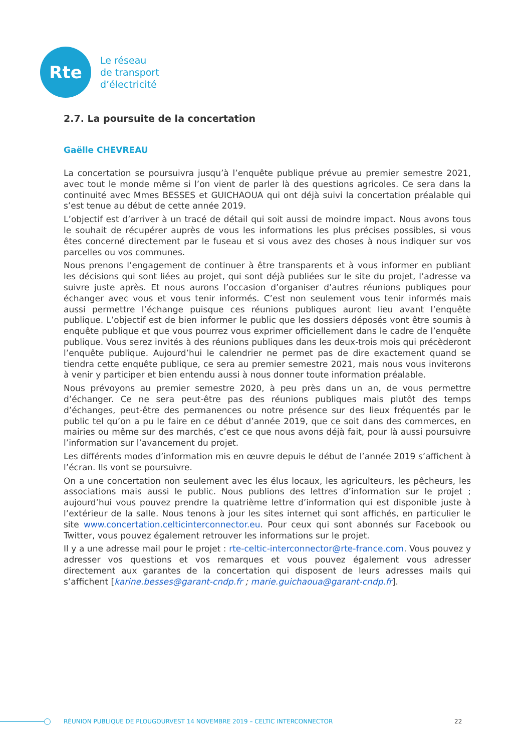Rte
Le réseau
de transport
d’électricité
2.7. La poursuite de la concertation
Gaëlle CHEVREAU
La concertation se poursuivra jusqu’à l’enquête publique prévue au premier semestre 2021, avec tout le monde même si l’on vient de parler là des questions agricoles. Ce sera dans la continuité avec Mmes BESSES et GUICHAOUA qui ont déjà suivi la concertation préalable qui s’est tenue au début de cette année 2019.
L’objectif est d’arriver à un tracé de détail qui soit aussi de moindre impact. Nous avons tous le souhait de récupérer auprès de vous les informations les plus précises possibles, si vous êtes concerné directement par le fuseau et si vous avez des choses à nous indiquer sur vos parcelles ou vos communes.
Nous prenons l’engagement de continuer à être transparents et à vous informer en publiant les décisions qui sont liées au projet, qui sont déjà publiées sur le site du projet, l’adresse va suivre juste après. Et nous aurons l’occasion d’organiser d’autres réunions publiques pour échanger avec vous et vous tenir informés. C’est non seulement vous tenir informés mais aussi permettre l’échange puisque ces réunions publiques auront lieu avant l’enquête publique. L’objectif est de bien informer le public que les dossiers déposés vont être soumis à enquête publique et que vous pourrez vous exprimer officiellement dans le cadre de l’enquête publique. Vous serez invités à des réunions publiques dans les deux-trois mois qui précèderont l’enquête publique. Aujourd’hui le calendrier ne permet pas de dire exactement quand se tiendra cette enquête publique, ce sera au premier semestre 2021, mais nous vous inviterons à venir y participer et bien entendu aussi à nous donner toute information préalable.
Nous prévoyons au premier semestre 2020, à peu près dans un an, de vous permettre d’échanger. Ce ne sera peut-être pas des réunions publiques mais plutôt des temps d’échanges, peut-être des permanences ou notre présence sur des lieux fréquentés par le public tel qu’on a pu le faire en ce début d’année 2019, que ce soit dans des commerces, en mairies ou même sur des marchés, c’est ce que nous avons déjà fait, pour là aussi poursuivre l’information sur l’avancement du projet.
Les différents modes d’information mis en œuvre depuis le début de l’année 2019 s’affichent à l’écran. Ils vont se poursuivre.
On a une concertation non seulement avec les élus locaux, les agriculteurs, les pêcheurs, les associations mais aussi le public. Nous publions des lettres d’information sur le projet ; aujourd’hui vous pouvez prendre la quatrième lettre d’information qui est disponible juste à l’extérieur de la salle. Nous tenons à jour les sites internet qui sont affichés, en particulier le site www.concertation.celticinterconnector.eu. Pour ceux qui sont abonnés sur Facebook ou Twitter, vous pouvez également retrouver les informations sur le projet.
Il y a une adresse mail pour le projet : rte-celtic-interconnector@rte-france.com. Vous pouvez y adresser vos questions et vos remarques et vous pouvez également vous adresser directement aux garantes de la concertation qui disposent de leurs adresses mails qui s’affichent [karine.besses@garant-cndp.fr ; marie.guichaoua@garant-cndp.fr].
RÉUNION PUBLIQUE DE PLOUGOURVEST 14 NOVEMBRE 2019 – CELTIC INTERCONNECTOR 22